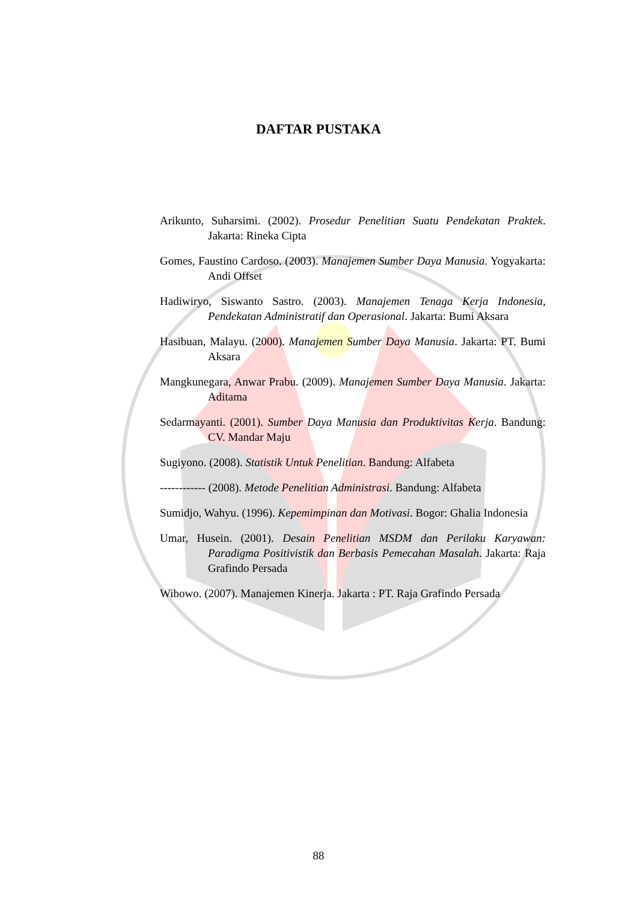DAFTAR PUSTAKA
Arikunto, Suharsimi. (2002). Prosedur Penelitian Suatu Pendekatan Praktek. Jakarta: Rineka Cipta
Gomes, Faustino Cardoso. (2003). Manajemen Sumber Daya Manusia. Yogyakarta: Andi Offset
Hadiwiryo, Siswanto Sastro. (2003). Manajemen Tenaga Kerja Indonesia, Pendekatan Administratif dan Operasional. Jakarta: Bumi Aksara
Hasibuan, Malayu. (2000). Manajemen Sumber Daya Manusia. Jakarta: PT. Bumi Aksara
Mangkunegara, Anwar Prabu. (2009). Manajemen Sumber Daya Manusia. Jakarta: Aditama
Sedarmayanti. (2001). Sumber Daya Manusia dan Produktivitas Kerja. Bandung: CV. Mandar Maju
Sugiyono. (2008). Statistik Untuk Penelitian. Bandung: Alfabeta
------------ (2008). Metode Penelitian Administrasi. Bandung: Alfabeta
Sumidjo, Wahyu. (1996). Kepemimpinan dan Motivasi. Bogor: Ghalia Indonesia
Umar, Husein. (2001). Desain Penelitian MSDM dan Perilaku Karyawan: Paradigma Positivistik dan Berbasis Pemecahan Masalah. Jakarta: Raja Grafindo Persada
Wibowo. (2007). Manajemen Kinerja. Jakarta : PT. Raja Grafindo Persada
88